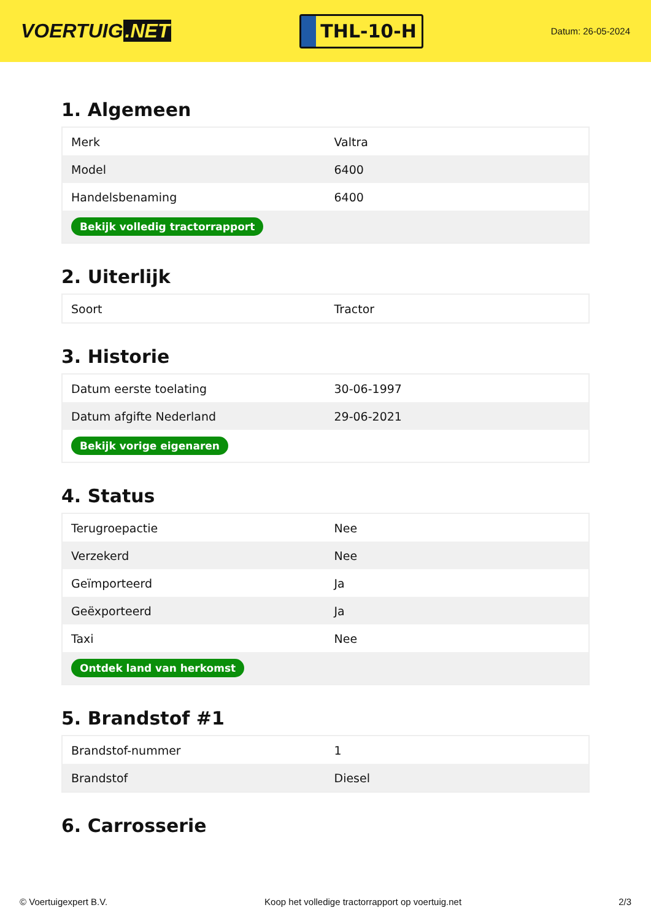VOERTUIG.NET
THL-10-H
Datum: 26-05-2024
1. Algemeen
| Merk | Valtra |
| Model | 6400 |
| Handelsbenaming | 6400 |
| Bekijk volledig tractorrapport | |
2. Uiterlijk
| Soort | Tractor |
3. Historie
| Datum eerste toelating | 30-06-1997 |
| Datum afgifte Nederland | 29-06-2021 |
| Bekijk vorige eigenaren | |
4. Status
| Terugroepactie | Nee |
| Verzekerd | Nee |
| Geïmporteerd | Ja |
| Geëxporteerd | Ja |
| Taxi | Nee |
| Ontdek land van herkomst | |
5. Brandstof #1
| Brandstof-nummer | 1 |
| Brandstof | Diesel |
6. Carrosserie
© Voertuigexpert B.V. Koop het volledige tractorrapport op voertuig.net 2/3